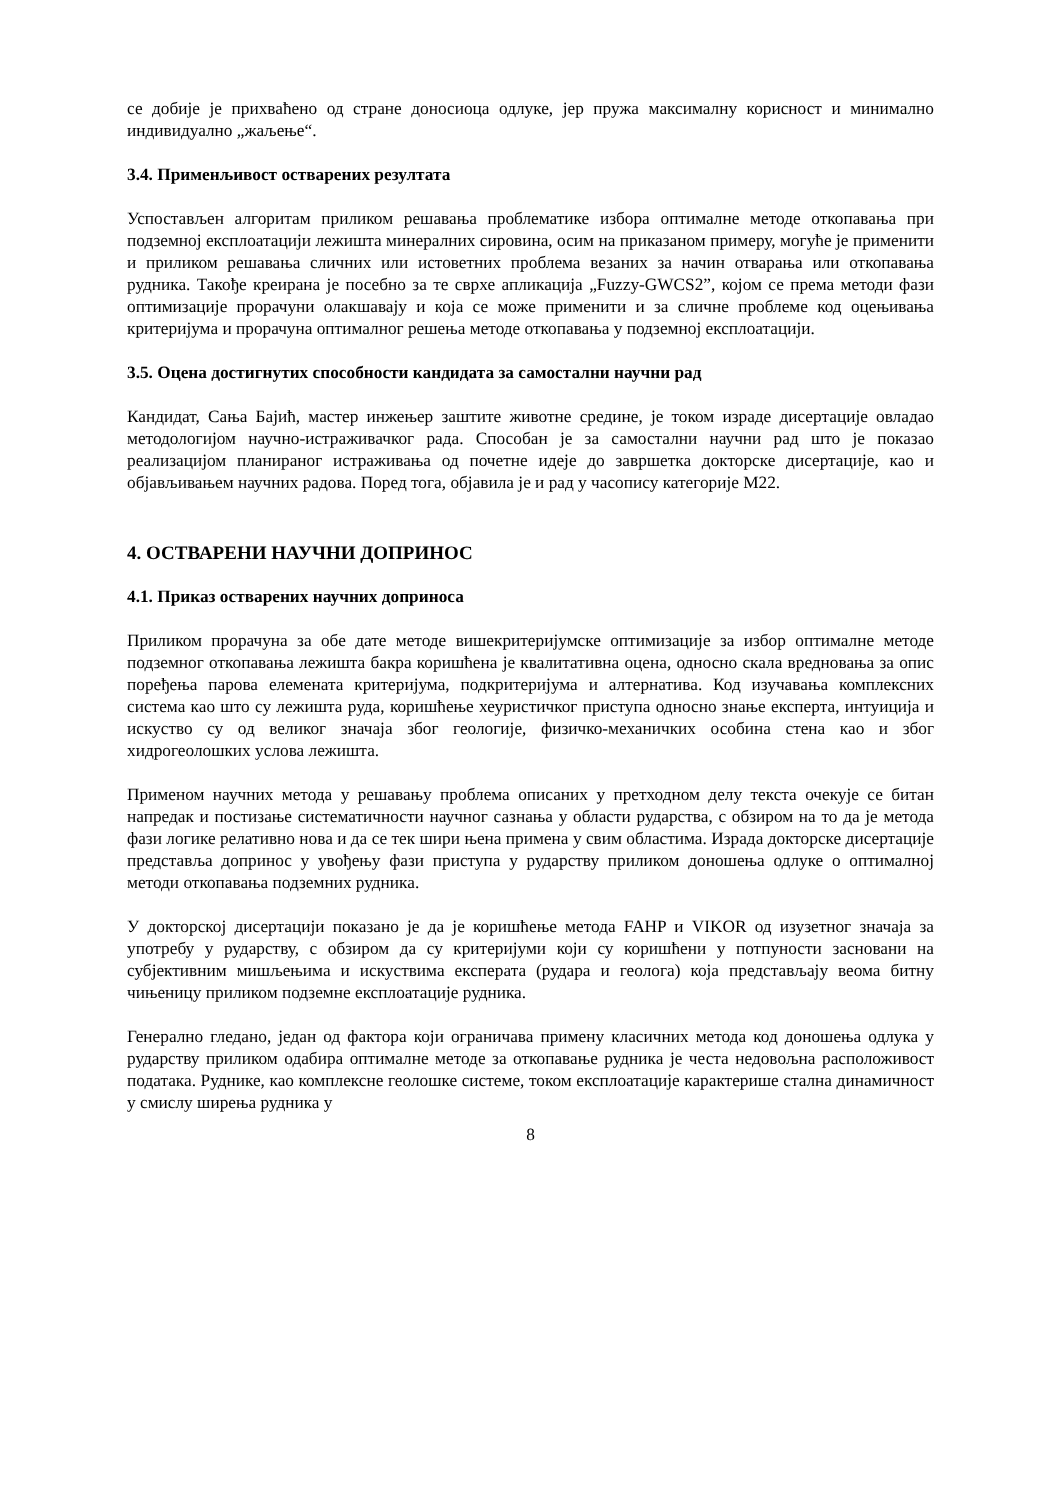се добије је прихваћено од стране доносиоца одлуке, јер пружа максималну корисност и минимално индивидуално „жаљење“.
3.4. Применљивост остварених резултата
Успостављен алгоритам приликом решавања проблематике избора оптималне методе откопавања при подземној експлоатацији лежишта минералних сировина, осим на приказаном примеру, могуће је применити и приликом решавања сличних или истоветних проблема везаних за начин отварања или откопавања рудника. Такође креирана је посебно за те сврхе апликација „Fuzzy-GWCS2”, којом се према методи фази оптимизације прорачуни олакшавају и која се може применити и за сличне проблеме код оцењивања критеријума и прорачуна оптималног решења методе откопавања у подземној експлоатацији.
3.5. Оцена достигнутих способности кандидата за самостални научни рад
Кандидат, Сања Бајић, мастер инжењер заштите животне средине, је током израде дисертације овладао методологијом научно-истраживачког рада. Способан је за самостални научни рад што је показао реализацијом планираног истраживања од почетне идеје до завршетка докторске дисертације, као и објављивањем научних радова. Поред тога, објавила је и рад у часопису категорије М22.
4. ОСТВАРЕНИ НАУЧНИ ДОПРИНОС
4.1. Приказ остварених научних доприноса
Приликом прорачуна за обе дате методе вишекритеријумске оптимизације за избор оптималне методе подземног откопавања лежишта бакра коришћена је квалитативна оцена, односно скала вредновања за опис поређења парова елемената критеријума, подкритеријума и алтернатива. Код изучавања комплексних система као што су лежишта руда, коришћење хеуристичког приступа односно знање експерта, интуиција и искуство су од великог значаја због геологије, физичко-механичких особина стена као и због хидрогеолошких услова лежишта.
Применом научних метода у решавању проблема описаних у претходном делу текста очекује се битан напредак и постизање систематичности научног сазнања у области рударства, с обзиром на то да је метода фази логике релативно нова и да се тек шири њена примена у свим областима. Израда докторске дисертације представља допринос у увођењу фази приступа у рударству приликом доношења одлуке о оптималној методи откопавања подземних рудника.
У докторској дисертацији показано је да је коришћење метода FAHP и VIKOR од изузетног значаја за употребу у рударству, с обзиром да су критеријуми који су коришћени у потпуности засновани на субјективним мишљењима и искуствима експерата (рудара и геолога) која представљају веома битну чињеницу приликом подземне експлоатације рудника.
Генерално гледано, један од фактора који ограничава примену класичних метода код доношења одлука у рударству приликом одабира оптималне методе за откопавање рудника је честа недовољна расположивост података. Руднике, као комплексне геолошке системе, током експлоатације карактерише стална динамичност у смислу ширења рудника у
8